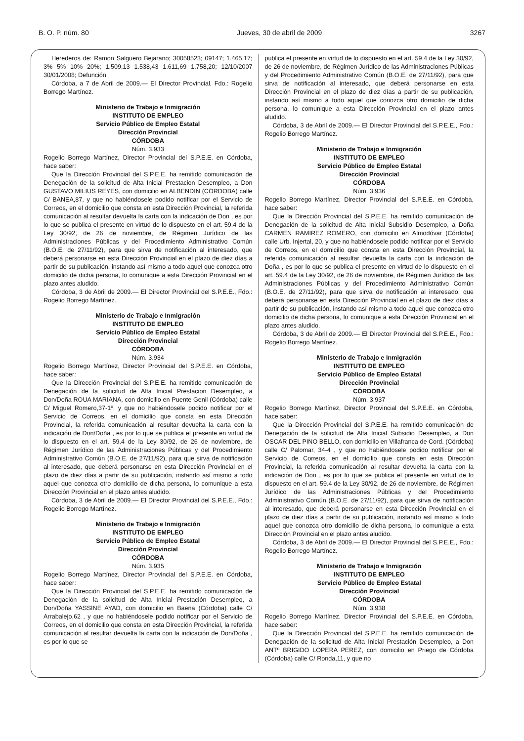B. O. P. núm. 80 Jueves, 30 de abril de 2009 3267
Herederos de: Ramon Salguero Bejarano; 30058523; 09147; 1.465,17; 3% 5% 10% 20%; 1.509,13 1.538,43 1.611,69 1.758,20; 12/10/2007 30/01/2008; Defunción
Córdoba, a 7 de Abril de 2009.— El Director Provincial, Fdo.: Rogelio Borrego Martínez.
Ministerio de Trabajo e Inmigración
INSTITUTO DE EMPLEO
Servicio Público de Empleo Estatal
Dirección Provincial
CÓRDOBA
Núm. 3.933
Rogelio Borrego Martínez, Director Provincial del S.P.E.E. en Córdoba, hace saber:
Que la Dirección Provincial del S.P.E.E. ha remitido comunicación de Denegación de la solicitud de Alta Inicial Prestacion Desempleo, a Don GUSTAVO MILIUS REYES, con domicilio en ALBENDIN (CÓRDOBA) calle C/ BANEA,87, y que no habiéndosele podido notificar por el Servicio de Correos, en el domicilio que consta en esta Dirección Provincial, la referida comunicación al resultar devuelta la carta con la indicación de Don , es por lo que se publica el presente en virtud de lo dispuesto en el art. 59.4 de la Ley 30/92, de 26 de noviembre, de Régimen Jurídico de las Administraciones Públicas y del Procedimiento Administrativo Común (B.O.E. de 27/11/92), para que sirva de notificación al interesado, que deberá personarse en esta Dirección Provincial en el plazo de diez días a partir de su publicación, instando así mismo a todo aquel que conozca otro domicilio de dicha persona, lo comunique a esta Dirección Provincial en el plazo antes aludido.
Córdoba, 3 de Abril de 2009.— El Director Provincial del S.P.E.E., Fdo.: Rogelio Borrego Martínez.
Ministerio de Trabajo e Inmigración
INSTITUTO DE EMPLEO
Servicio Público de Empleo Estatal
Dirección Provincial
CÓRDOBA
Núm. 3.934
Rogelio Borrego Martínez, Director Provincial del S.P.E.E. en Córdoba, hace saber:
Que la Dirección Provincial del S.P.E.E. ha remitido comunicación de Denegación de la solicitud de Alta Inicial Prestacion Desempleo, a Don/Doña ROUA MARIANA, con domicilio en Puente Genil (Córdoba) calle C/ Miguel Romero,37-1º, y que no habiéndosele podido notificar por el Servicio de Correos, en el domicilio que consta en esta Dirección Provincial, la referida comunicación al resultar devuelta la carta con la indicación de Don/Doña , es por lo que se publica el presente en virtud de lo dispuesto en el art. 59.4 de la Ley 30/92, de 26 de noviembre, de Régimen Jurídico de las Administraciones Públicas y del Procedimiento Administrativo Común (B.O.E. de 27/11/92), para que sirva de notificación al interesado, que deberá personarse en esta Dirección Provincial en el plazo de diez días a partir de su publicación, instando así mismo a todo aquel que conozca otro domicilio de dicha persona, lo comunique a esta Dirección Provincial en el plazo antes aludido.
Córdoba, 3 de Abril de 2009.— El Director Provincial del S.P.E.E., Fdo.: Rogelio Borrego Martínez.
Ministerio de Trabajo e Inmigración
INSTITUTO DE EMPLEO
Servicio Público de Empleo Estatal
Dirección Provincial
CÓRDOBA
Núm. 3.935
Rogelio Borrego Martínez, Director Provincial del S.P.E.E. en Córdoba, hace saber:
Que la Dirección Provincial del S.P.E.E. ha remitido comunicación de Denegación de la solicitud de Alta Inicial Prestación Desempleo, a Don/Doña YASSINE AYAD, con domicilio en Baena (Córdoba) calle C/ Arrabalejo,62 , y que no habiéndosele podido notificar por el Servicio de Correos, en el domicilio que consta en esta Dirección Provincial, la referida comunicación al resultar devuelta la carta con la indicación de Don/Doña , es por lo que se
publica el presente en virtud de lo dispuesto en el art. 59.4 de la Ley 30/92, de 26 de noviembre, de Régimen Jurídico de las Administraciones Públicas y del Procedimiento Administrativo Común (B.O.E. de 27/11/92), para que sirva de notificación al interesado, que deberá personarse en esta Dirección Provincial en el plazo de diez días a partir de su publicación, instando así mismo a todo aquel que conozca otro domicilio de dicha persona, lo comunique a esta Dirección Provincial en el plazo antes aludido.
Córdoba, 3 de Abril de 2009.— El Director Provincial del S.P.E.E., Fdo.: Rogelio Borrego Martínez.
Ministerio de Trabajo e Inmigración
INSTITUTO DE EMPLEO
Servicio Público de Empleo Estatal
Dirección Provincial
CÓRDOBA
Núm. 3.936
Rogelio Borrego Martínez, Director Provincial del S.P.E.E. en Córdoba, hace saber:
Que la Dirección Provincial del S.P.E.E. ha remitido comunicación de Denegación de la solicitud de Alta Inicial Subsidio Desempleo, a Doña CARMEN RAMIREZ ROMERO, con domicilio en Almodóvar (Córdoba) calle Urb. Injertal, 20, y que no habiéndosele podido notificar por el Servicio de Correos, en el domicilio que consta en esta Dirección Provincial, la referida comunicación al resultar devuelta la carta con la indicación de Doña , es por lo que se publica el presente en virtud de lo dispuesto en el art. 59.4 de la Ley 30/92, de 26 de noviembre, de Régimen Jurídico de las Administraciones Públicas y del Procedimiento Administrativo Común (B.O.E. de 27/11/92), para que sirva de notificación al interesado, que deberá personarse en esta Dirección Provincial en el plazo de diez días a partir de su publicación, instando así mismo a todo aquel que conozca otro domicilio de dicha persona, lo comunique a esta Dirección Provincial en el plazo antes aludido.
Córdoba, 3 de Abril de 2009.— El Director Provincial del S.P.E.E., Fdo.: Rogelio Borrego Martínez.
Ministerio de Trabajo e Inmigración
INSTITUTO DE EMPLEO
Servicio Público de Empleo Estatal
Dirección Provincial
CÓRDOBA
Núm. 3.937
Rogelio Borrego Martínez, Director Provincial del S.P.E.E. en Córdoba, hace saber:
Que la Dirección Provincial del S.P.E.E. ha remitido comunicación de Denegación de la solicitud de Alta Inicial Subsidio Desempleo, a Don OSCAR DEL PINO BELLO, con domicilio en Villafranca de Cord. (Córdoba) calle C/ Palomar, 34-4 , y que no habiéndosele podido notificar por el Servicio de Correos, en el domicilio que consta en esta Dirección Provincial, la referida comunicación al resultar devuelta la carta con la indicación de Don , es por lo que se publica el presente en virtud de lo dispuesto en el art. 59.4 de la Ley 30/92, de 26 de noviembre, de Régimen Jurídico de las Administraciones Públicas y del Procedimiento Administrativo Común (B.O.E. de 27/11/92), para que sirva de notificación al interesado, que deberá personarse en esta Dirección Provincial en el plazo de diez días a partir de su publicación, instando así mismo a todo aquel que conozca otro domicilio de dicha persona, lo comunique a esta Dirección Provincial en el plazo antes aludido.
Córdoba, 3 de Abril de 2009.— El Director Provincial del S.P.E.E., Fdo.: Rogelio Borrego Martínez.
Ministerio de Trabajo e Inmigración
INSTITUTO DE EMPLEO
Servicio Público de Empleo Estatal
Dirección Provincial
CÓRDOBA
Núm. 3.938
Rogelio Borrego Martínez, Director Provincial del S.P.E.E. en Córdoba, hace saber:
Que la Dirección Provincial del S.P.E.E. ha remitido comunicación de Denegación de la solicitud de Alta Inicial Prestación Desempleo, a Don ANTº BRIGIDO LOPERA PEREZ, con domicilio en Priego de Córdoba (Córdoba) calle C/ Ronda,11, y que no